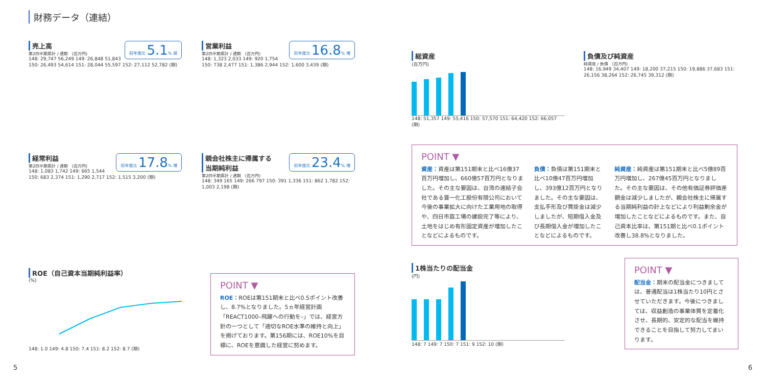財務データ（連結）
前年度比 5.1% 減
売上高
第2四半期累計 / 通期　(百万円)
148: 29,747 56,249 149: 26,848 51,843 150: 26,493 54,614 151: 28,044 55,597 152: 27,112 52,782 (期)
前年度比 16.8% 増
営業利益
第2四半期累計 / 通期　(百万円)
148: 1,323 2,033 149: 920 1,754 150: 738 2,477 151: 1,386 2,944 152: 1,600 3,439 (期)
前年度比 17.8% 増
経常利益
第2四半期累計 / 通期　(百万円)
148: 1,083 1,742 149: 665 1,544 150: 683 2,374 151: 1,290 2,717 152: 1,515 3,200 (期)
前年度比 23.4% 増
親会社株主に帰属する
当期純利益
第2四半期累計 / 通期　(百万円)
148: 349 165 149: 266 797 150: 391 1,336 151: 862 1,782 152: 1,003 2,198 (期)
ROE（自己資本当期純利益率）
(%)
148: 1.0 149: 4.8 150: 7.4 151: 8.2 152: 8.7 (期)
POINT ▼
ROE：ROEは第151期末と比べ0.5ポイント改善し、8.7%となりました。5ヵ年経営計画「REACT1000–飛躍への行動を–」では、経営方針の一つとして「適切なROE水準の維持と向上」を掲げております。第156期には、ROE10%を目標に、ROEを意識した経営に努めます。
総資産
(百万円)
148: 51,357 149: 55,416 150: 57,570 151: 64,420 152: 66,057 (期)
負債及び純資産
純資産 / 負債　(百万円)
148: 16,949 34,407 149: 18,200 37,215 150: 19,886 37,683 151: 26,156 38,264 152: 26,745 39,312 (期)
POINT ▼
資産：資産は第151期末と比べ16億37百万円増加し、660億57百万円となりました。その主な要因は、台湾の連結子会社である晋一化工股份有限公司において今後の事業拡大に向けた工業用地の取得や、四日市霞工場の建設完了等により、土地をはじめ有形固定資産が増加したことなどによるものです。
負債：負債は第151期末と比べ10億47百万円増加し、393億12百万円となりました。その主な要因は、支払手形及び買掛金は減少しましたが、短期借入金及び長期借入金が増加したことなどによるものです。
純資産：純資産は第151期末と比べ5億89百万円増加し、267億45百万円となりました。その主な要因は、その他有価証券評価差額金は減少しましたが、親会社株主に帰属する当期純利益の計上などにより利益剰余金が増加したことなどによるものです。また、自己資本比率は、第151期と比べ0.1ポイント改善し38.8%となりました。
1株当たりの配当金
(円)
148: 7 149: 7 150: 7 151: 9 152: 10 (期)
POINT ▼
配当金：期末の配当金につきましては、普通配当は1株当たり10円とさせていただきます。今後につきましては、収益創造の事業体質を定着化させ、長期的、安定的な配当を維持できることを目指して努力してまいります。
5 6